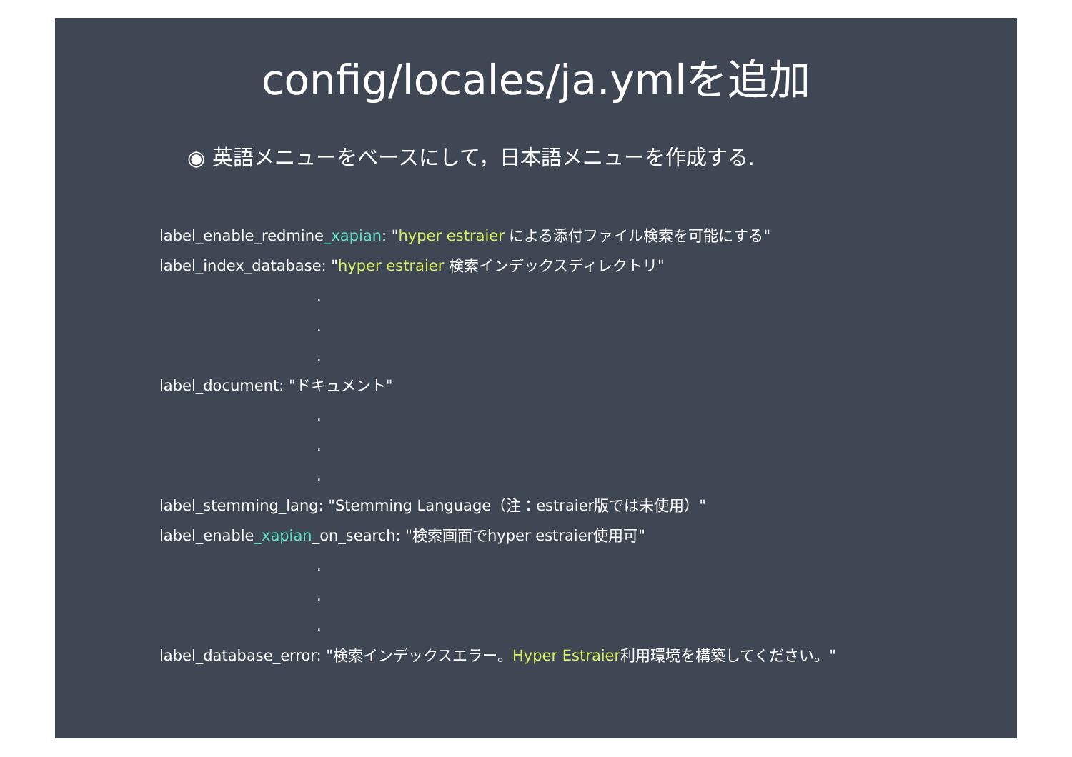config/locales/ja.ymlを追加
◉ 英語メニューをベースにして，日本語メニューを作成する.
label_enable_redmine_xapian: "hyper estraier による添付ファイル検索を可能にする"
label_index_database: "hyper estraier 検索インデックスディレクトリ"
.
.
.
label_document: "ドキュメント"
.
.
.
label_stemming_lang: "Stemming Language（注：estraier版では未使用）"
label_enable_xapian_on_search: "検索画面でhyper estraier使用可"
.
.
.
label_database_error: "検索インデックスエラー。Hyper Estraier利用環境を構築してください。"